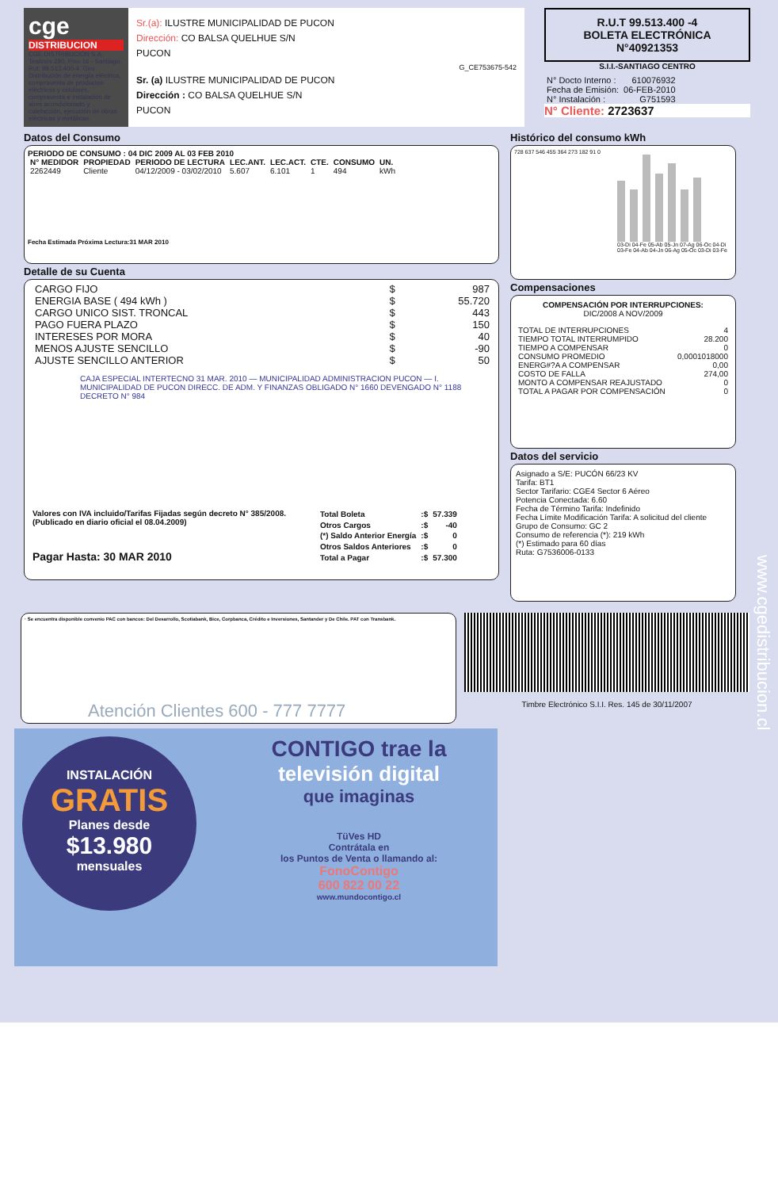cge
DISTRIBUCION
CGE DISTRIBUCIÓN S.A. Teatinos 280, Piso 16 - Santiago. Rut: 99.513.400-4. Giro Distribución de energía eléctrica, compraventa de productos eléctricos y celulares, compraventa e instalación de aires acondicionado y calefacción, ejecución de obras eléctricas y metálicas.
Sr.(a): ILUSTRE MUNICIPALIDAD DE PUCON
Dirección: CO BALSA QUELHUE S/N
PUCON
G_CE753675-542
Sr. (a) ILUSTRE MUNICIPALIDAD DE PUCON
Dirección : CO BALSA QUELHUE S/N
PUCON
R.U.T 99.513.400 -4
BOLETA ELECTRÓNICA
N°40921353
S.I.I.-SANTIAGO CENTRO
| N° Docto Interno : | 610076932 |
| Fecha de Emisión: | 06-FEB-2010 |
| N° Instalación : | G751593 |
N° Cliente: 2723637
Datos del Consumo
PERIODO DE CONSUMO : 04 DIC 2009 AL 03 FEB 2010
| N° MEDIDOR | PROPIEDAD | PERIODO DE LECTURA | LEC.ANT. | LEC.ACT. | CTE. | CONSUMO | UN. |
| --- | --- | --- | --- | --- | --- | --- | --- |
| 2262449 | Cliente | 04/12/2009 - 03/02/2010 | 5.607 | 6.101 | 1 | 494 | kWh |
Fecha Estimada Próxima Lectura:31 MAR 2010
Detalle de su Cuenta
| CARGO FIJO | $ | 987 |
| ENERGIA BASE ( 494 kWh ) | $ | 55.720 |
| CARGO UNICO SIST. TRONCAL | $ | 443 |
| PAGO FUERA PLAZO | $ | 150 |
| INTERESES POR MORA | $ | 40 |
| MENOS AJUSTE SENCILLO | $ | -90 |
| AJUSTE SENCILLO ANTERIOR | $ | 50 |
CAJA ESPECIAL INTERTECNO 31 MAR. 2010 — MUNICIPALIDAD ADMINISTRACION PUCON — I. MUNICIPALIDAD DE PUCON DIRECC. DE ADM. Y FINANZAS OBLIGADO N° 1660 DEVENGADO N° 1188 DECRETO N° 984
Valores con IVA incluido/Tarifas Fijadas según decreto N° 385/2008. (Publicado en diario oficial el 08.04.2009)
Pagar Hasta: 30 MAR 2010
| Total Boleta | :$ | 57.339 |
| Otros Cargos | :$ | -40 |
| (*) Saldo Anterior Energía | :$ | 0 |
| Otros Saldos Anteriores | :$ | 0 |
| Total a Pagar | :$ | 57.300 |
Histórico del consumo kWh
728 637 546 455 364 273 182 91 0
03-Di 04-Fe 05-Ab 05-Jn 07-Ag 06-Oc 04-Di
03-Fe 04-Ab 04-Jn 06-Ag 05-Oc 03-Di 03-Fe
Compensaciones
COMPENSACIÓN POR INTERRUPCIONES:
DIC/2008 A NOV/2009
| TOTAL DE INTERRUPCIONES | 4 |
| TIEMPO TOTAL INTERRUMPIDO | 28.200 |
| TIEMPO A COMPENSAR | 0 |
| CONSUMO PROMEDIO | 0,0001018000 |
| ENERG#?A A COMPENSAR | 0,00 |
| COSTO DE FALLA | 274,00 |
| MONTO A COMPENSAR REAJUSTADO | 0 |
| TOTAL A PAGAR POR COMPENSACIÓN | 0 |
Datos del servicio
Asignado a S/E: PUCÓN 66/23 KV
Tarifa: BT1
Sector Tarifario: CGE4 Sector 6 Aéreo
Potencia Conectada: 6.60
Fecha de Término Tarifa: Indefinido
Fecha Límite Modificación Tarifa: A solicitud del cliente
Grupo de Consumo: GC 2
Consumo de referencia (*): 219 kWh
(*) Estimado para 60 días
Ruta: G7536006-0133
· Se encuentra disponible convenio PAC con bancos: Del Desarrollo, Scotiabank, Bice, Corpbanca, Crédito e Inversiones, Santander y De Chile. PAT con Transbank.
Atención Clientes 600 - 777 7777
Timbre Electrónico S.I.I. Res. 145 de 30/11/2007
www.cgedistribucion.cl
INSTALACIÓN
GRATIS
Planes desde
$13.980
mensuales
CONTIGO trae la
televisión digital
que imaginas
TüVes HD
Contrátala en
los Puntos de Venta o llamando al:
FonoContigo
600 822 00 22
www.mundocontigo.cl